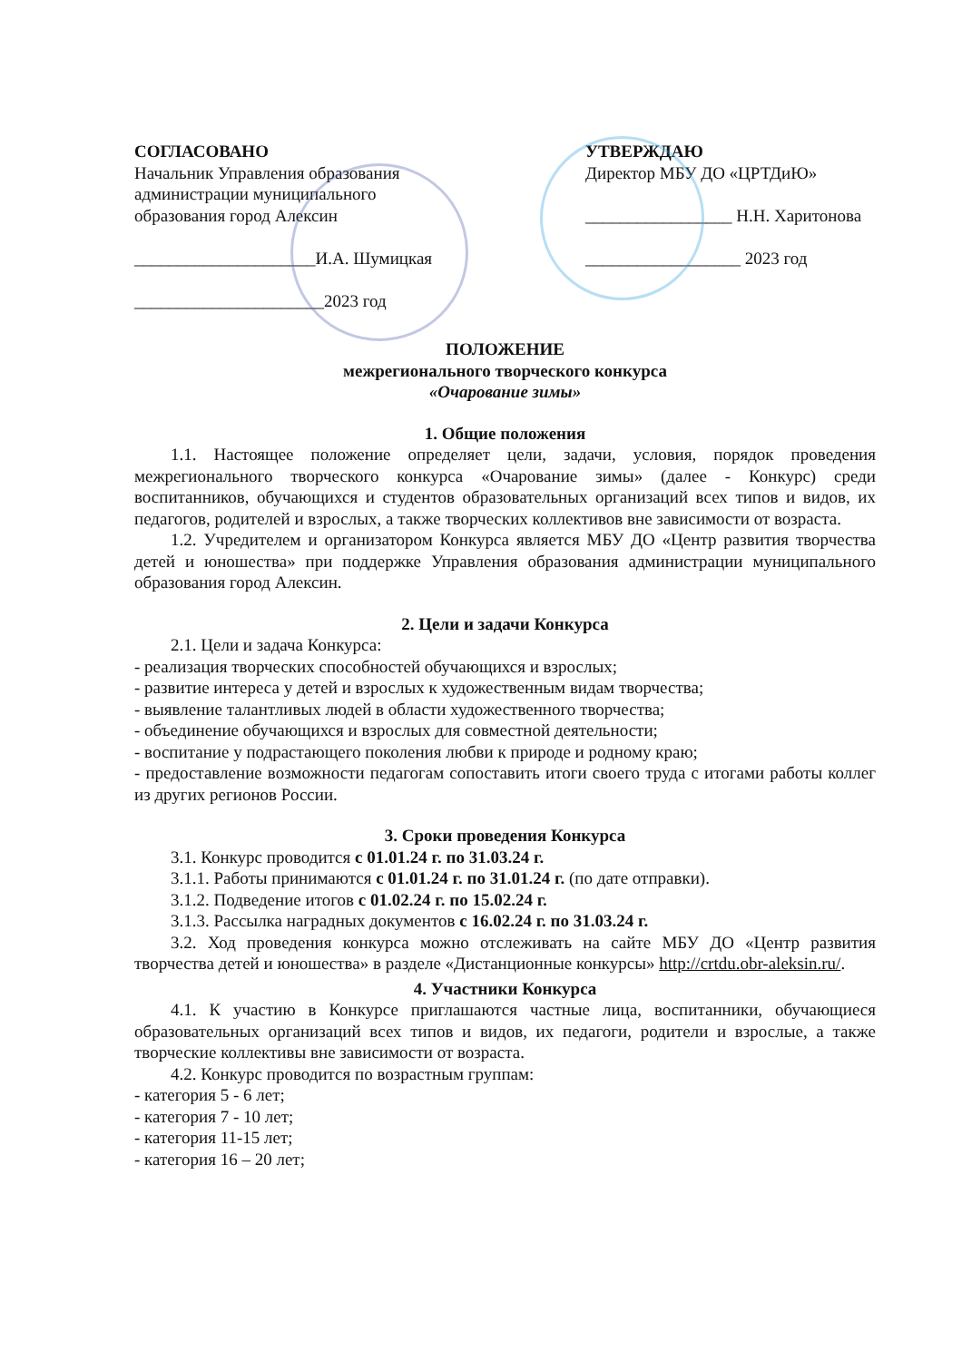СОГЛАСОВАНО
Начальник Управления образования администрации муниципального образования город Алексин
_____________________И.А. Шумицкая
______________________2023 год
УТВЕРЖДАЮ
Директор МБУ ДО «ЦРТДиЮ»
_________________ Н.Н. Харитонова
__________________ 2023 год
ПОЛОЖЕНИЕ
межрегионального творческого конкурса
«Очарование зимы»
1. Общие положения
1.1. Настоящее положение определяет цели, задачи, условия, порядок проведения межрегионального творческого конкурса «Очарование зимы» (далее - Конкурс) среди воспитанников, обучающихся и студентов образовательных организаций всех типов и видов, их педагогов, родителей и взрослых, а также творческих коллективов вне зависимости от возраста.
1.2. Учредителем и организатором Конкурса является МБУ ДО «Центр развития творчества детей и юношества» при поддержке Управления образования администрации муниципального образования город Алексин.
2. Цели и задачи Конкурса
2.1. Цели и задача Конкурса:
- реализация творческих способностей обучающихся и взрослых;
- развитие интереса у детей и взрослых к художественным видам творчества;
- выявление талантливых людей в области художественного творчества;
- объединение обучающихся и взрослых для совместной деятельности;
- воспитание у подрастающего поколения любви к природе и родному краю;
- предоставление возможности педагогам сопоставить итоги своего труда с итогами работы коллег из других регионов России.
3. Сроки проведения Конкурса
3.1. Конкурс проводится с 01.01.24 г. по 31.03.24 г.
3.1.1. Работы принимаются с 01.01.24 г. по 31.01.24 г. (по дате отправки).
3.1.2. Подведение итогов с 01.02.24 г. по 15.02.24 г.
3.1.3. Рассылка наградных документов с 16.02.24 г. по 31.03.24 г.
3.2. Ход проведения конкурса можно отслеживать на сайте МБУ ДО «Центр развития творчества детей и юношества» в разделе «Дистанционные конкурсы» http://crtdu.obr-aleksin.ru/.
4. Участники Конкурса
4.1. К участию в Конкурсе приглашаются частные лица, воспитанники, обучающиеся образовательных организаций всех типов и видов, их педагоги, родители и взрослые, а также творческие коллективы вне зависимости от возраста.
4.2. Конкурс проводится по возрастным группам:
- категория 5 - 6 лет;
- категория 7 - 10 лет;
- категория 11-15 лет;
- категория 16 – 20 лет;